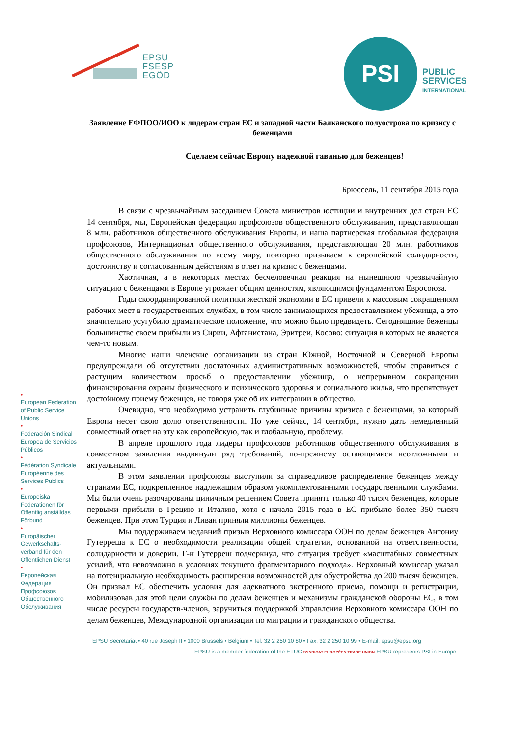EPSU
FSESP
EGÖD
PSI
PUBLIC
SERVICES
INTERNATIONAL
•
European Federation of Public Service Unions
•
Federación Sindical Europea de Servicios Públicos
•
Fédération Syndicale Européenne des Services Publics
•
Europeiska Federationen för Offentlig anställdas Förbund
•
Europäischer Gewerkschafts-verband für den Öffentlichen Dienst
•
Европейская Федерация Профсоюзов Общественного Обслуживания
Заявление ЕФПОО/ИОО к лидерам стран ЕС и западной части Балканского полуострова по кризису с беженцами
Сделаем сейчас Европу надежной гаванью для беженцев!
Брюссель, 11 сентября 2015 года
В связи с чрезвычайным заседанием Совета министров юстиции и внутренних дел стран ЕС 14 сентября, мы, Европейская федерация профсоюзов общественного обслуживания, представляющая 8 млн. работников общественного обслуживания Европы, и наша партнерская глобальная федерация профсоюзов, Интернационал общественного обслуживания, представляющая 20 млн. работников общественного обслуживания по всему миру, повторно призываем к европейской солидарности, достоинству и согласованным действиям в ответ на кризис с беженцами.
Хаотичная, а в некоторых местах бесчеловечная реакция на нынешнюю чрезвычайную ситуацию с беженцами в Европе угрожает общим ценностям, являющимся фундаментом Евросоюза.
Годы скоординированной политики жесткой экономии в ЕС привели к массовым сокращениям рабочих мест в государственных службах, в том числе занимающихся предоставлением убежища, а это значительно усугубило драматическое положение, что можно было предвидеть. Сегодняшние беженцы большинстве своем прибыли из Сирии, Афганистана, Эритреи, Косово: ситуация в которых не является чем-то новым.
Многие наши членские организации из стран Южной, Восточной и Северной Европы предупреждали об отсутствии достаточных административных возможностей, чтобы справиться с растущим количеством просьб о предоставлении убежища, о непрерывном сокращении финансирования охраны физического и психического здоровья и социального жилья, что препятствует достойному приему беженцев, не говоря уже об их интеграции в общество.
Очевидно, что необходимо устранить глубинные причины кризиса с беженцами, за который Европа несет свою долю ответственности. Но уже сейчас, 14 сентября, нужно дать немедленный совместный ответ на эту как европейскую, так и глобальную, проблему.
В апреле прошлого года лидеры профсоюзов работников общественного обслуживания в совместном заявлении выдвинули ряд требований, по-прежнему остающимися неотложными и актуальными.
В этом заявлении профсоюзы выступили за справедливое распределение беженцев между странами ЕС, подкрепленное надлежащим образом укомплектованными государственными службами. Мы были очень разочарованы циничным решением Совета принять только 40 тысяч беженцев, которые первыми прибыли в Грецию и Италию, хотя с начала 2015 года в ЕС прибыло более 350 тысяч беженцев. При этом Турция и Ливан приняли миллионы беженцев.
Мы поддерживаем недавний призыв Верховного комиссара ООН по делам беженцев Антониу Гутерреша к ЕС о необходимости реализации общей стратегии, основанной на ответственности, солидарности и доверии. Г-н Гутерреш подчеркнул, что ситуация требует «масштабных совместных усилий, что невозможно в условиях текущего фрагментарного подхода». Верховный комиссар указал на потенциальную необходимость расширения возможностей для обустройства до 200 тысяч беженцев. Он призвал ЕС обеспечить условия для адекватного экстренного приема, помощи и регистрации, мобилизовав для этой цели службы по делам беженцев и механизмы гражданской обороны ЕС, в том числе ресурсы государств-членов, заручиться поддержкой Управления Верховного комиссара ООН по делам беженцев, Международной организации по миграции и гражданского общества.
EPSU Secretariat • 40 rue Joseph II • 1000 Brussels • Belgium • Tel: 32 2 250 10 80 • Fax: 32 2 250 10 99 • E-mail: epsu@epsu.org
EPSU is a member federation of the ETUC SYNDICAT EUROPÉEN TRADE UNION EPSU represents PSI in Europe